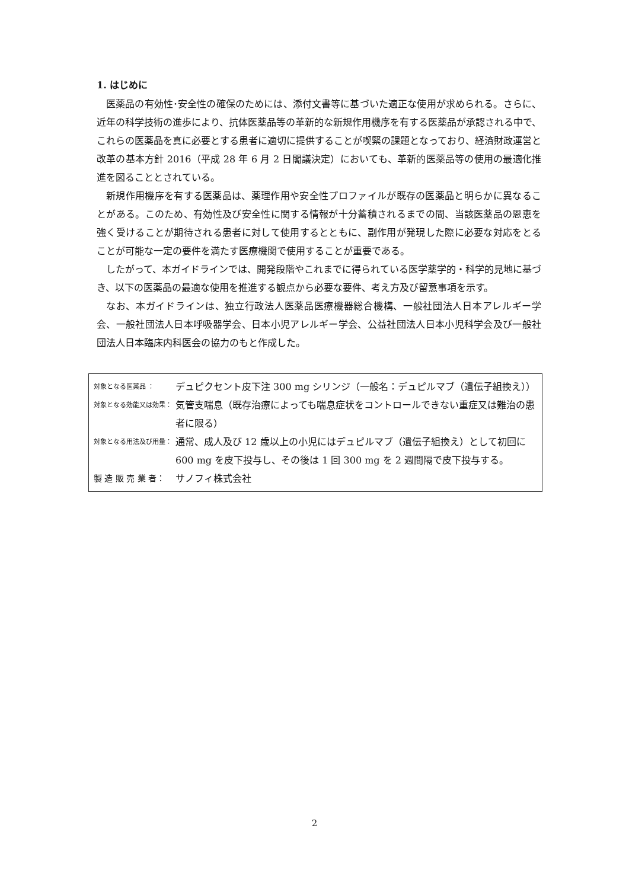1. はじめに
医薬品の有効性･安全性の確保のためには、添付文書等に基づいた適正な使用が求められる。さらに、近年の科学技術の進歩により、抗体医薬品等の革新的な新規作用機序を有する医薬品が承認される中で、これらの医薬品を真に必要とする患者に適切に提供することが喫緊の課題となっており、経済財政運営と改革の基本方針 2016（平成 28 年 6 月 2 日閣議決定）においても、革新的医薬品等の使用の最適化推進を図ることとされている。
新規作用機序を有する医薬品は、薬理作用や安全性プロファイルが既存の医薬品と明らかに異なることがある。このため、有効性及び安全性に関する情報が十分蓄積されるまでの間、当該医薬品の恩恵を強く受けることが期待される患者に対して使用するとともに、副作用が発現した際に必要な対応をとることが可能な一定の要件を満たす医療機関で使用することが重要である。
したがって、本ガイドラインでは、開発段階やこれまでに得られている医学薬学的・科学的見地に基づき、以下の医薬品の最適な使用を推進する観点から必要な要件、考え方及び留意事項を示す。
なお、本ガイドラインは、独立行政法人医薬品医療機器総合機構、一般社団法人日本アレルギー学会、一般社団法人日本呼吸器学会、日本小児アレルギー学会、公益社団法人日本小児科学会及び一般社団法人日本臨床内科医会の協力のもと作成した。
対象となる医薬品 ： デュピクセント皮下注 300 mg シリンジ（一般名：デュピルマブ（遺伝子組換え））
対象となる効能又は効果： 気管支喘息（既存治療によっても喘息症状をコントロールできない重症又は難治の患者に限る）
対象となる用法及び用量： 通常、成人及び 12 歳以上の小児にはデュピルマブ（遺伝子組換え）として初回に 600 mg を皮下投与し、その後は 1 回 300 mg を 2 週間隔で皮下投与する。
製 造 販 売 業 者： サノフィ株式会社
2